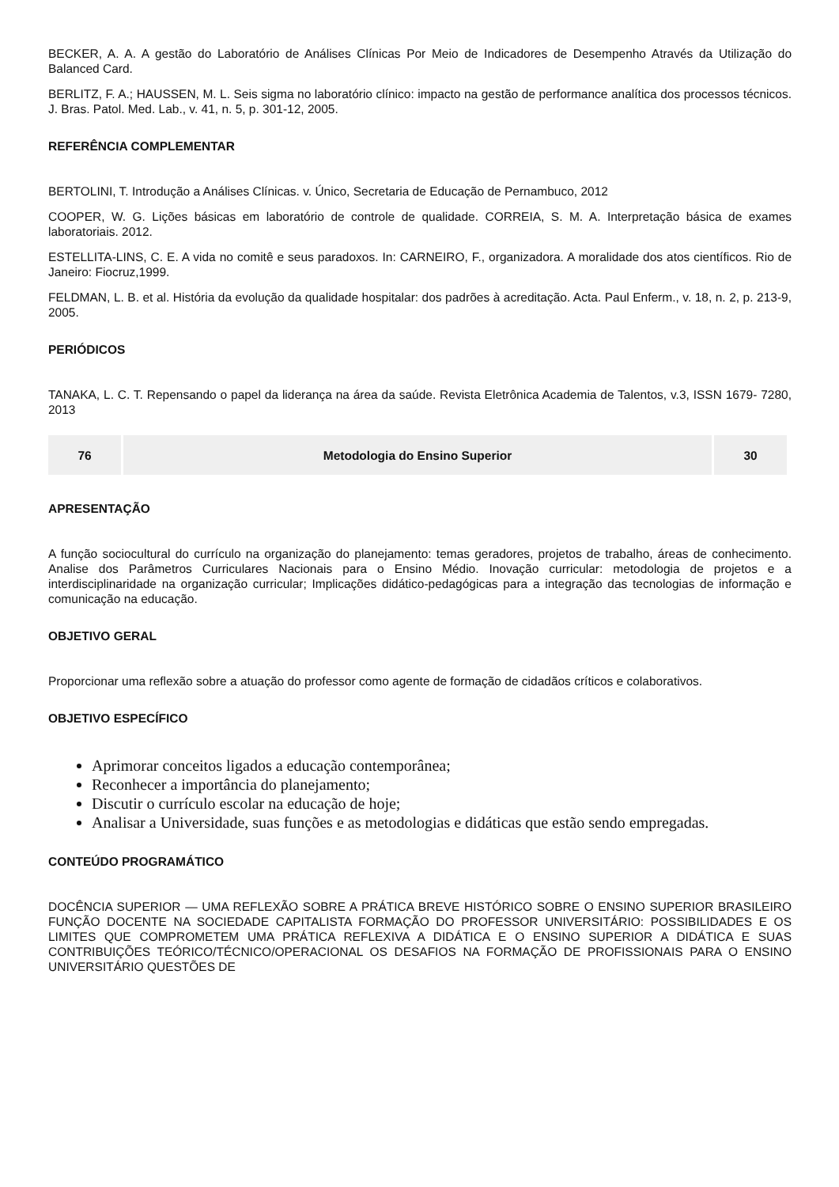BECKER, A. A. A gestão do Laboratório de Análises Clínicas Por Meio de Indicadores de Desempenho Através da Utilização do Balanced Card.
BERLITZ, F. A.; HAUSSEN, M. L. Seis sigma no laboratório clínico: impacto na gestão de performance analítica dos processos técnicos. J. Bras. Patol. Med. Lab., v. 41, n. 5, p. 301-12, 2005.
REFERÊNCIA COMPLEMENTAR
BERTOLINI, T. Introdução a Análises Clínicas. v. Único, Secretaria de Educação de Pernambuco, 2012
COOPER, W. G. Lições básicas em laboratório de controle de qualidade. CORREIA, S. M. A. Interpretação básica de exames laboratoriais. 2012.
ESTELLITA-LINS, C. E. A vida no comitê e seus paradoxos. In: CARNEIRO, F., organizadora. A moralidade dos atos científicos. Rio de Janeiro: Fiocruz,1999.
FELDMAN, L. B. et al. História da evolução da qualidade hospitalar: dos padrões à acreditação. Acta. Paul Enferm., v. 18, n. 2, p. 213-9, 2005.
PERIÓDICOS
TANAKA, L. C. T. Repensando o papel da liderança na área da saúde. Revista Eletrônica Academia de Talentos, v.3, ISSN 1679- 7280, 2013
| 76 | Metodologia do Ensino Superior | 30 |
APRESENTAÇÃO
A função sociocultural do currículo na organização do planejamento: temas geradores, projetos de trabalho, áreas de conhecimento. Analise dos Parâmetros Curriculares Nacionais para o Ensino Médio. Inovação curricular: metodologia de projetos e a interdisciplinaridade na organização curricular; Implicações didático-pedagógicas para a integração das tecnologias de informação e comunicação na educação.
OBJETIVO GERAL
Proporcionar uma reflexão sobre a atuação do professor como agente de formação de cidadãos críticos e colaborativos.
OBJETIVO ESPECÍFICO
Aprimorar conceitos ligados a educação contemporânea;
Reconhecer a importância do planejamento;
Discutir o currículo escolar na educação de hoje;
Analisar a Universidade, suas funções e as metodologias e didáticas que estão sendo empregadas.
CONTEÚDO PROGRAMÁTICO
DOCÊNCIA SUPERIOR — UMA REFLEXÃO SOBRE A PRÁTICA BREVE HISTÓRICO SOBRE O ENSINO SUPERIOR BRASILEIRO FUNÇÃO DOCENTE NA SOCIEDADE CAPITALISTA FORMAÇÃO DO PROFESSOR UNIVERSITÁRIO: POSSIBILIDADES E OS LIMITES QUE COMPROMETEM UMA PRÁTICA REFLEXIVA A DIDÁTICA E O ENSINO SUPERIOR A DIDÁTICA E SUAS CONTRIBUIÇÕES TEÓRICO/TÉCNICO/OPERACIONAL OS DESAFIOS NA FORMAÇÃO DE PROFISSIONAIS PARA O ENSINO UNIVERSITÁRIO QUESTÕES DE